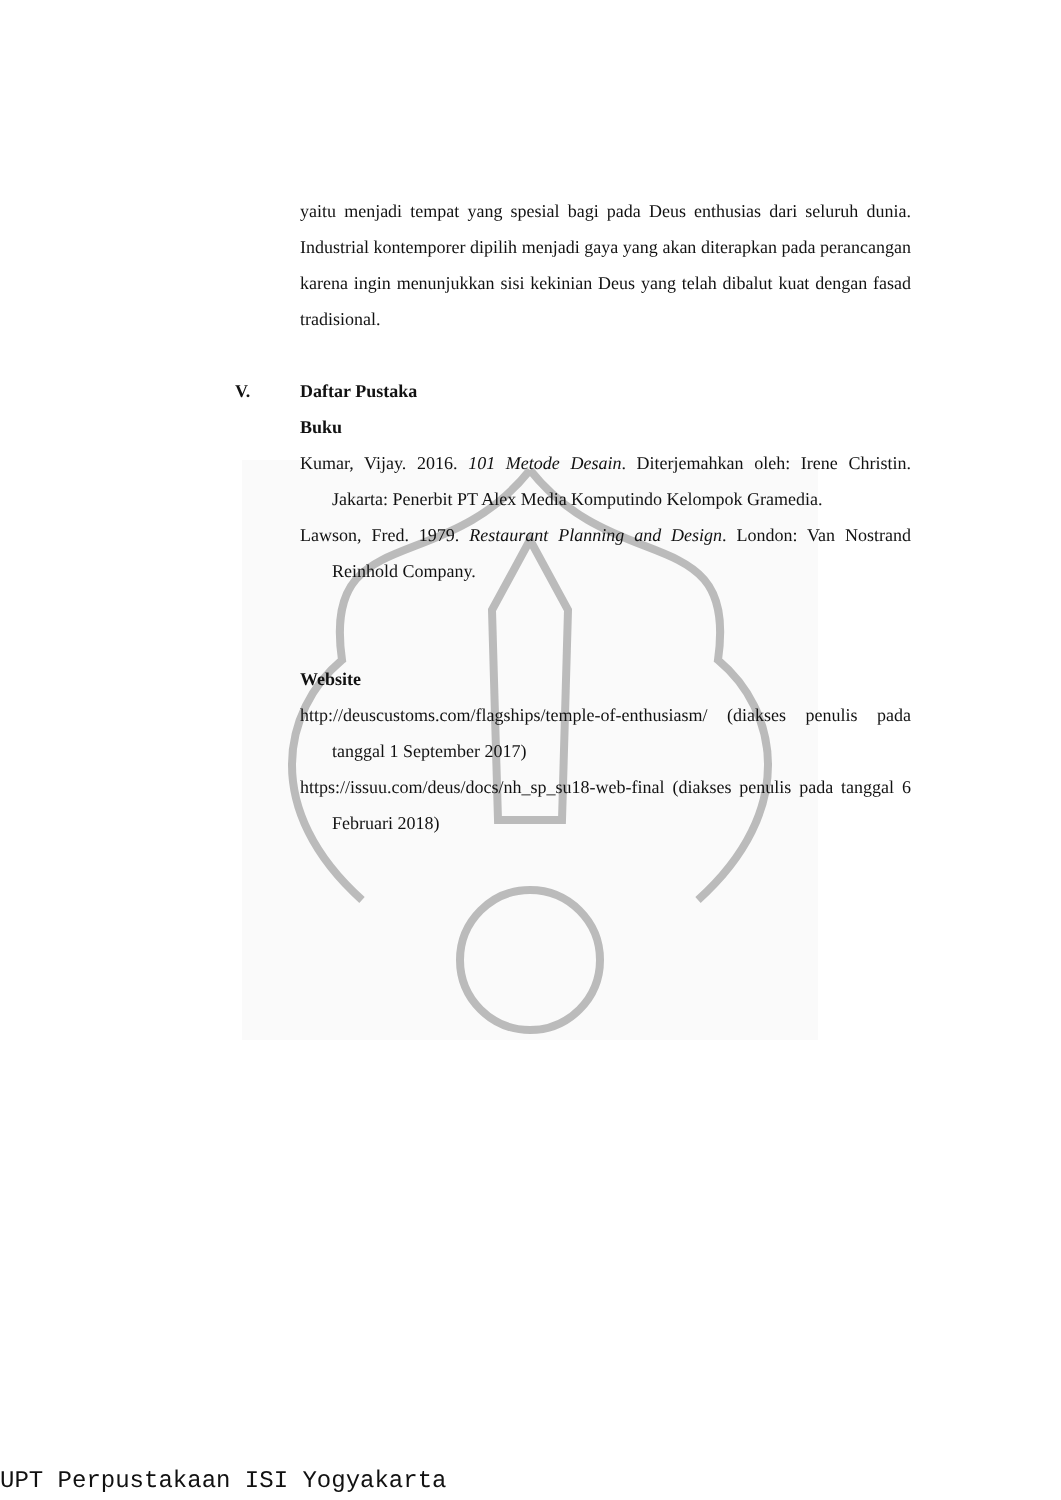yaitu menjadi tempat yang spesial bagi pada Deus enthusias dari seluruh dunia. Industrial kontemporer dipilih menjadi gaya yang akan diterapkan pada perancangan karena ingin menunjukkan sisi kekinian Deus yang telah dibalut kuat dengan fasad tradisional.
V. Daftar Pustaka
Buku
Kumar, Vijay. 2016. 101 Metode Desain. Diterjemahkan oleh: Irene Christin. Jakarta: Penerbit PT Alex Media Komputindo Kelompok Gramedia.
Lawson, Fred. 1979. Restaurant Planning and Design. London: Van Nostrand Reinhold Company.
Website
http://deuscustoms.com/flagships/temple-of-enthusiasm/ (diakses penulis pada tanggal 1 September 2017)
https://issuu.com/deus/docs/nh_sp_su18-web-final (diakses penulis pada tanggal 6 Februari 2018)
UPT Perpustakaan ISI Yogyakarta